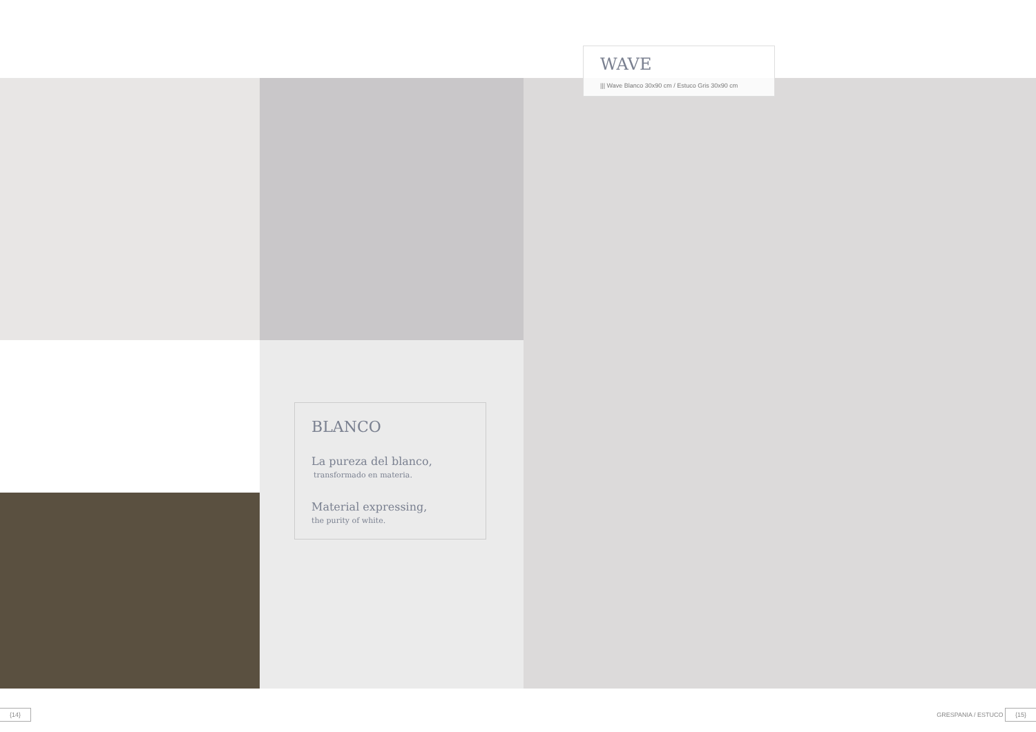WAVE
||| Wave Blanco 30x90 cm / Estuco Gris 30x90 cm
BLANCO
La pureza del blanco,
transformado en materia.
Material expressing,
the purity of white.
{14} GRESPANIA / ESTUCO {15}